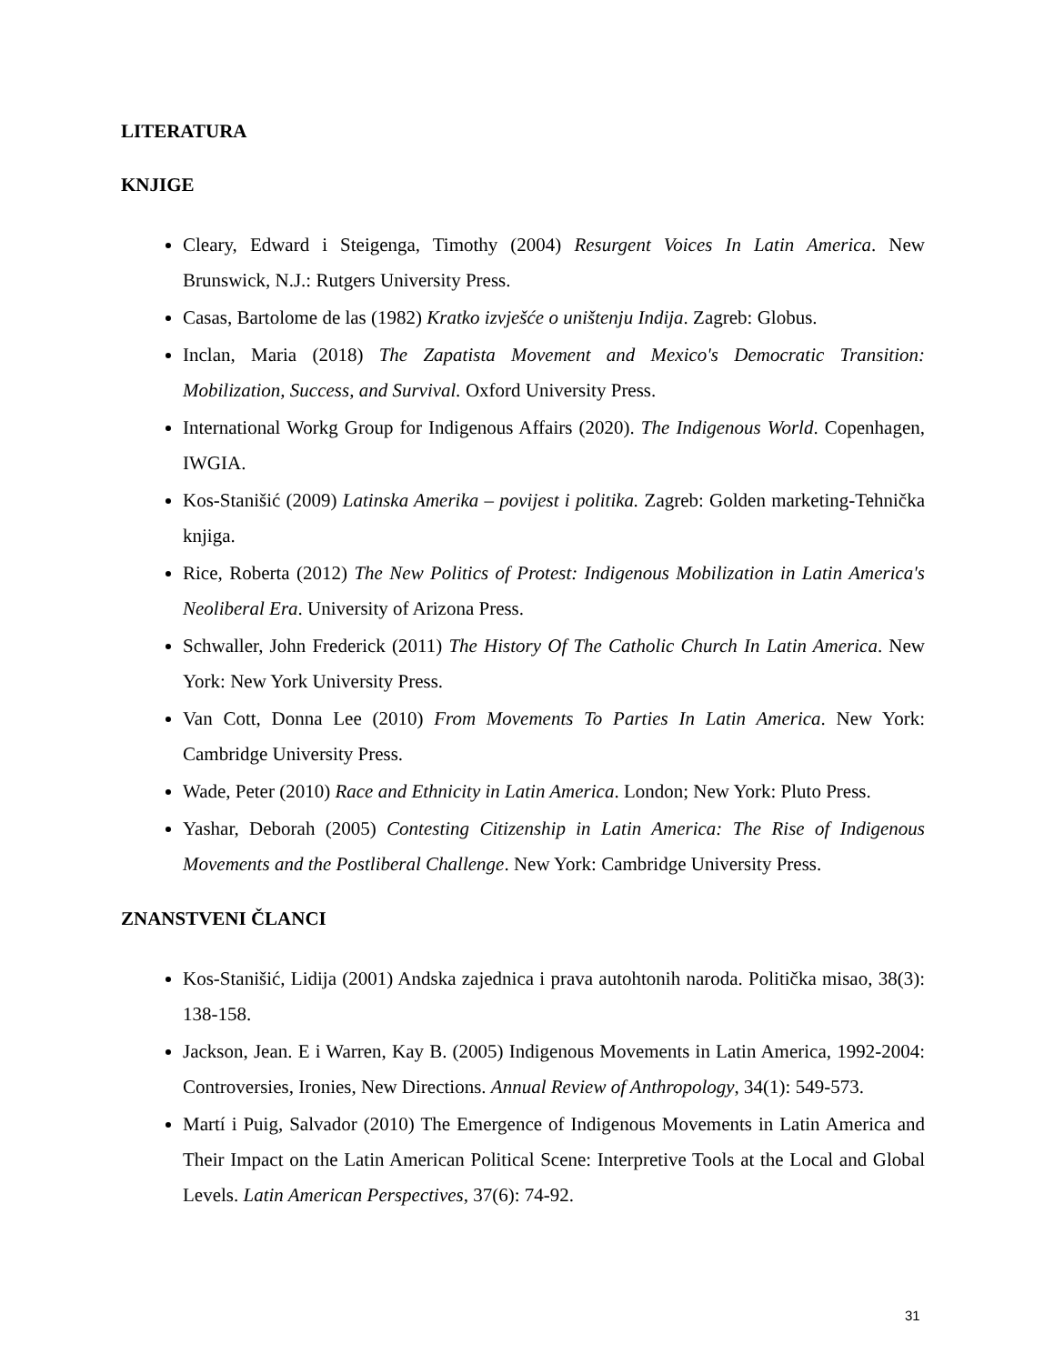LITERATURA
KNJIGE
Cleary, Edward i Steigenga, Timothy (2004) Resurgent Voices In Latin America. New Brunswick, N.J.: Rutgers University Press.
Casas, Bartolome de las (1982) Kratko izvješće o uništenju Indija. Zagreb: Globus.
Inclan, Maria (2018) The Zapatista Movement and Mexico's Democratic Transition: Mobilization, Success, and Survival. Oxford University Press.
International Workg Group for Indigenous Affairs (2020). The Indigenous World. Copenhagen, IWGIA.
Kos-Stanišić (2009) Latinska Amerika – povijest i politika. Zagreb: Golden marketing-Tehnička knjiga.
Rice, Roberta (2012) The New Politics of Protest: Indigenous Mobilization in Latin America's Neoliberal Era. University of Arizona Press.
Schwaller, John Frederick (2011) The History Of The Catholic Church In Latin America. New York: New York University Press.
Van Cott, Donna Lee (2010) From Movements To Parties In Latin America. New York: Cambridge University Press.
Wade, Peter (2010) Race and Ethnicity in Latin America. London; New York: Pluto Press.
Yashar, Deborah (2005) Contesting Citizenship in Latin America: The Rise of Indigenous Movements and the Postliberal Challenge. New York: Cambridge University Press.
ZNANSTVENI ČLANCI
Kos-Stanišić, Lidija (2001) Andska zajednica i prava autohtonih naroda. Politička misao, 38(3): 138-158.
Jackson, Jean. E i Warren, Kay B. (2005) Indigenous Movements in Latin America, 1992-2004: Controversies, Ironies, New Directions. Annual Review of Anthropology, 34(1): 549-573.
Martí i Puig, Salvador (2010) The Emergence of Indigenous Movements in Latin America and Their Impact on the Latin American Political Scene: Interpretive Tools at the Local and Global Levels. Latin American Perspectives, 37(6): 74-92.
31